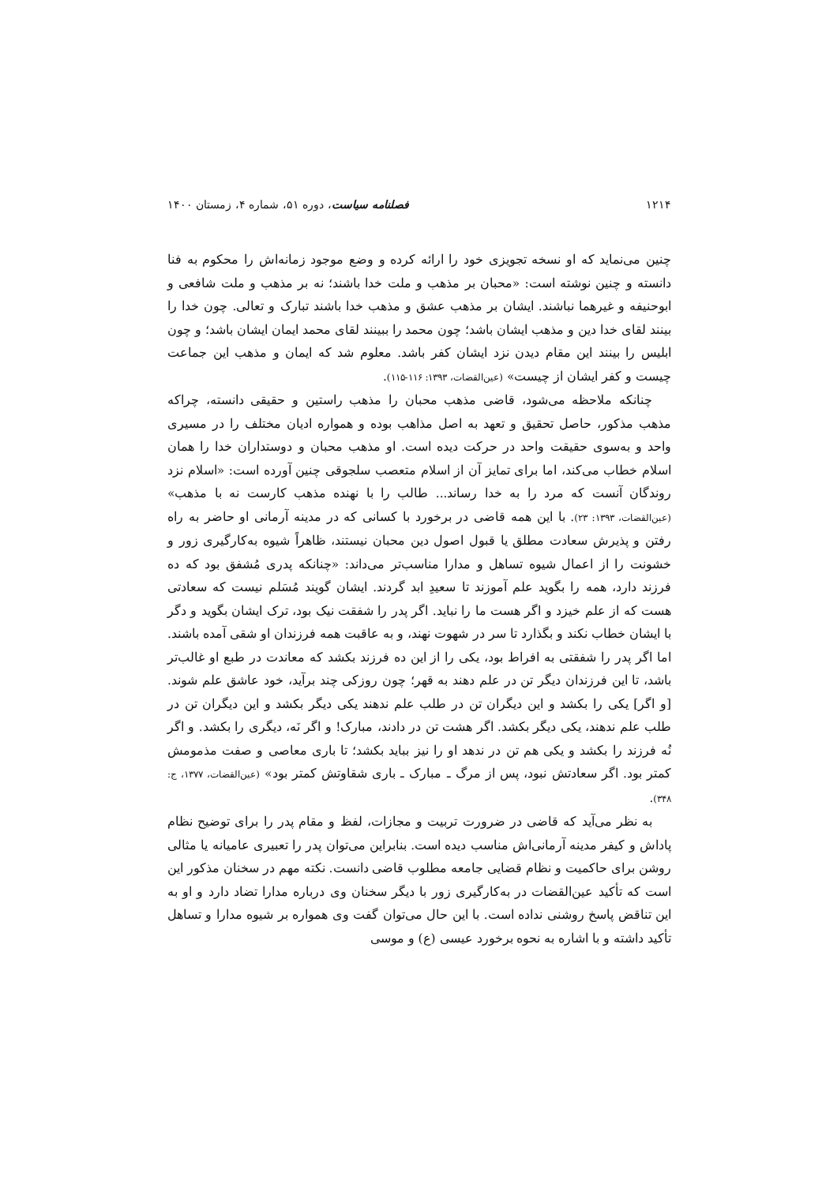۱۲۱۴ فصلنامه سیاست، دوره ۵۱، شماره ۴، زمستان ۱۴۰۰
چنین می‌نماید که او نسخه تجویزی خود را ارائه کرده و وضع موجود زمانه‌اش را محکوم به فنا دانسته و چنین نوشته است: «محبان بر مذهب و ملت خدا باشند؛ نه بر مذهب و ملت شافعی و ابوحنیفه و غیرهما نباشند. ایشان بر مذهب عشق و مذهب خدا باشند تبارک و تعالی. چون خدا را بینند لقای خدا دین و مذهب ایشان باشد؛ چون محمد را ببینند لقای محمد ایمان ایشان باشد؛ و چون ابلیس را بینند این مقام دیدن نزد ایشان کفر باشد. معلوم شد که ایمان و مذهب این جماعت چیست و کفر ایشان از چیست» (عین‌القضات، ۱۳۹۳: ۱۱۶-۱۱۵).
چنانکه ملاحظه می‌شود، قاضی مذهب محبان را مذهب راستین و حقیقی دانسته، چراکه مذهب مذکور، حاصل تحقیق و تعهد به اصل مذاهب بوده و همواره ادیان مختلف را در مسیری واحد و به‌سوی حقیقت واحد در حرکت دیده است. او مذهب محبان و دوستداران خدا را همان اسلام خطاب می‌کند، اما برای تمایز آن از اسلام متعصب سلجوقی چنین آورده است: «اسلام نزد روندگان آنست که مرد را به خدا رساند... طالب را با نهنده مذهب کارست نه با مذهب» (عین‌القضات، ۱۳۹۳: ۲۳). با این همه قاضی در برخورد با کسانی که در مدینه آرمانی او حاضر به راه رفتن و پذیرش سعادت مطلق یا قبول اصول دین محبان نیستند، ظاهراً شیوه به‌کارگیری زور و خشونت را از اعمال شیوه تساهل و مدارا مناسب‌تر می‌داند: «چنانکه پدری مُشفق بود که ده فرزند دارد، همه را بگوید علم آموزند تا سعیدِ ابد گردند. ایشان گویند مُسَلم نیست که سعادتی هست که از علم خیزد و اگر هست ما را نباید. اگر پدر را شفقت نیک بود، ترک ایشان بگوید و دگر با ایشان خطاب نکند و بگذارد تا سر در شهوت نهند، و به عاقبت همه فرزندان او شقی آمده باشند. اما اگر پدر را شفقتی به افراط بود، یکی را از این ده فرزند بکشد که معاندت در طبع او غالب‌تر باشد، تا این فرزندان دیگر تن در علم دهند به قهر؛ چون روزکی چند برآید، خود عاشق علم شوند. [و اگر] یکی را بکشد و این دیگران تن در طلب علم ندهند یکی دیگر بکشد و این دیگران تن در طلب علم ندهند، یکی دیگر بکشد. اگر هشت تن در دادند، مبارک! و اگر نَه، دیگری را بکشد. و اگر نُه فرزند را بکشد و یکی هم تن در ندهد او را نیز بباید بکشد؛ تا باری معاصی و صفت مذمومش کمتر بود. اگر سعادتش نبود، پس از مرگ ـ مبارک ـ باری شقاوتش کمتر بود» (عین‌القضات، ۱۳۷۷، ج: ۳۴۸).
به نظر می‌آید که قاضی در ضرورت تربیت و مجازات، لفظ و مقام پدر را برای توضیح نظام پاداش و کیفر مدینه آرمانی‌اش مناسب دیده است. بنابراین می‌توان پدر را تعبیری عامیانه یا مثالی روشن برای حاکمیت و نظام قضایی جامعه مطلوب قاضی دانست. نکته مهم در سخنان مذکور این است که تأکید عین‌القضات در به‌کارگیری زور با دیگر سخنان وی درباره مدارا تضاد دارد و او به این تناقض پاسخ روشنی نداده است. با این حال می‌توان گفت وی همواره بر شیوه مدارا و تساهل تأکید داشته و با اشاره به نحوه برخورد عیسی (ع) و موسی